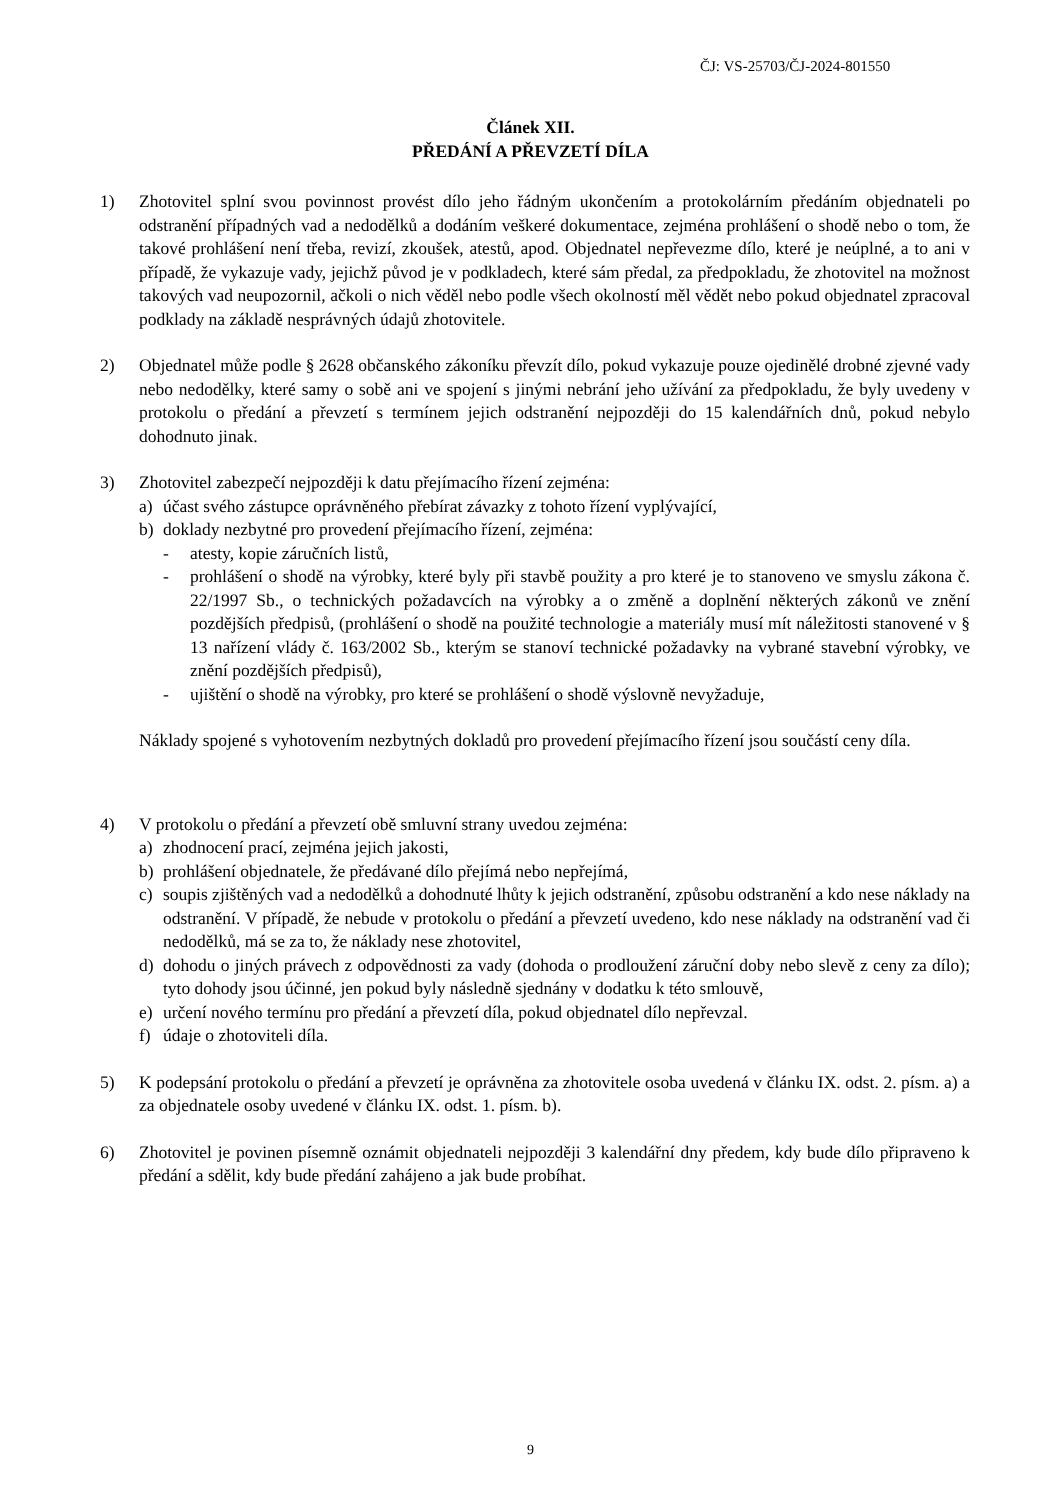ČJ: VS-25703/ČJ-2024-801550
Článek XII.
PŘEDÁNÍ A PŘEVZETÍ DÍLA
1) Zhotovitel splní svou povinnost provést dílo jeho řádným ukončením a protokolárním předáním objednateli po odstranění případných vad a nedodělků a dodáním veškeré dokumentace, zejména prohlášení o shodě nebo o tom, že takové prohlášení není třeba, revizí, zkoušek, atestů, apod. Objednatel nepřevezme dílo, které je neúplné, a to ani v případě, že vykazuje vady, jejichž původ je v podkladech, které sám předal, za předpokladu, že zhotovitel na možnost takových vad neupozornil, ačkoli o nich věděl nebo podle všech okolností měl vědět nebo pokud objednatel zpracoval podklady na základě nesprávných údajů zhotovitele.
2) Objednatel může podle § 2628 občanského zákoníku převzít dílo, pokud vykazuje pouze ojedinělé drobné zjevné vady nebo nedodělky, které samy o sobě ani ve spojení s jinými nebrání jeho užívání za předpokladu, že byly uvedeny v protokolu o předání a převzetí s termínem jejich odstranění nejpozději do 15 kalendářních dnů, pokud nebylo dohodnuto jinak.
3) Zhotovitel zabezpečí nejpozději k datu přejímacího řízení zejména:
a) účast svého zástupce oprávněného přebírat závazky z tohoto řízení vyplývající,
b) doklady nezbytné pro provedení přejímacího řízení, zejména:
- atesty, kopie záručních listů,
- prohlášení o shodě na výrobky, které byly při stavbě použity a pro které je to stanoveno ve smyslu zákona č. 22/1997 Sb., o technických požadavcích na výrobky a o změně a doplnění některých zákonů ve znění pozdějších předpisů, (prohlášení o shodě na použité technologie a materiály musí mít náležitosti stanovené v § 13 nařízení vlády č. 163/2002 Sb., kterým se stanoví technické požadavky na vybrané stavební výrobky, ve znění pozdějších předpisů),
- ujištění o shodě na výrobky, pro které se prohlášení o shodě výslovně nevyžaduje,
Náklady spojené s vyhotovením nezbytných dokladů pro provedení přejímacího řízení jsou součástí ceny díla.
4) V protokolu o předání a převzetí obě smluvní strany uvedou zejména:
a) zhodnocení prací, zejména jejich jakosti,
b) prohlášení objednatele, že předávané dílo přejímá nebo nepřejímá,
c) soupis zjištěných vad a nedodělků a dohodnuté lhůty k jejich odstranění, způsobu odstranění a kdo nese náklady na odstranění. V případě, že nebude v protokolu o předání a převzetí uvedeno, kdo nese náklady na odstranění vad či nedodělků, má se za to, že náklady nese zhotovitel,
d) dohodu o jiných právech z odpovědnosti za vady (dohoda o prodloužení záruční doby nebo slevě z ceny za dílo); tyto dohody jsou účinné, jen pokud byly následně sjednány v dodatku k této smlouvě,
e) určení nového termínu pro předání a převzetí díla, pokud objednatel dílo nepřevzal.
f) údaje o zhotoviteli díla.
5) K podepsání protokolu o předání a převzetí je oprávněna za zhotovitele osoba uvedená v článku IX. odst. 2. písm. a) a za objednatele osoby uvedené v článku IX. odst. 1. písm. b).
6) Zhotovitel je povinen písemně oznámit objednateli nejpozději 3 kalendářní dny předem, kdy bude dílo připraveno k předání a sdělit, kdy bude předání zahájeno a jak bude probíhat.
9